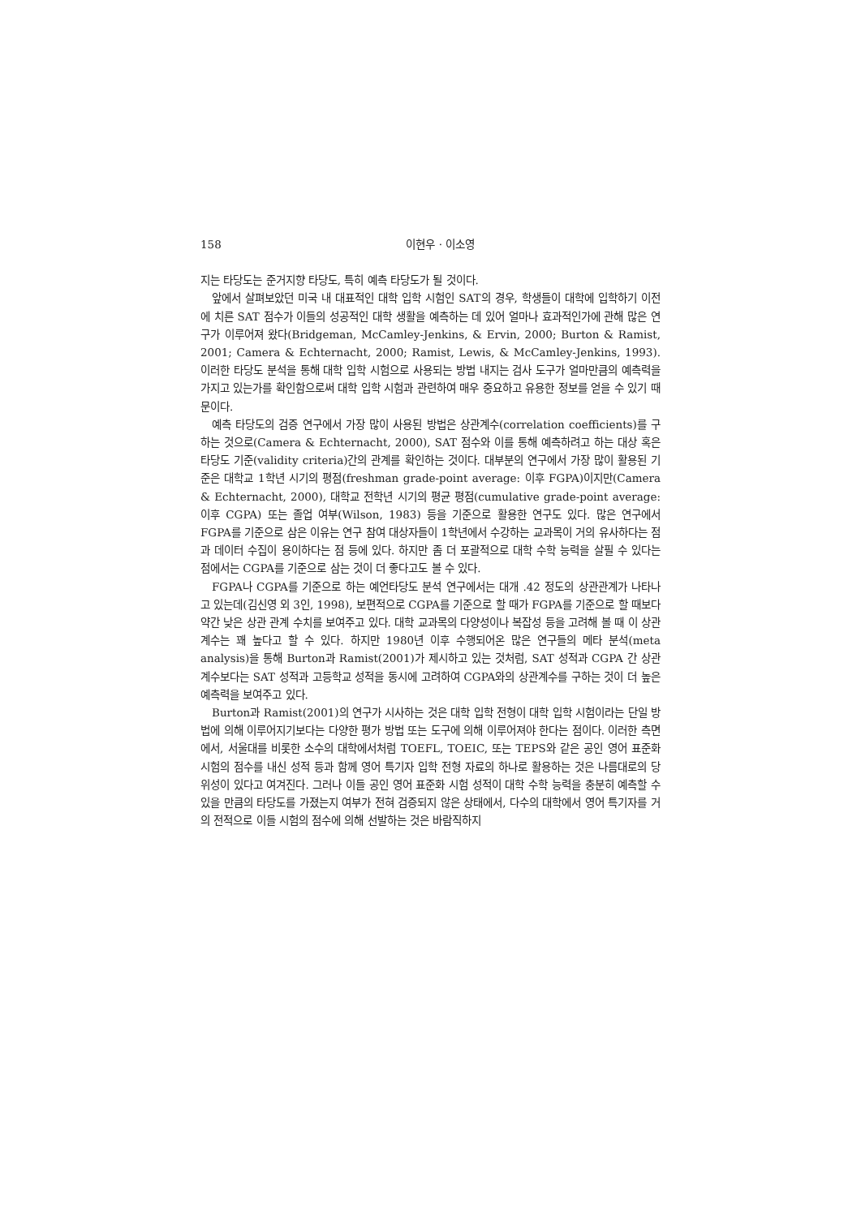158 이현우 · 이소영
지는 타당도는 준거지향 타당도, 특히 예측 타당도가 될 것이다.
앞에서 살펴보았던 미국 내 대표적인 대학 입학 시험인 SAT의 경우, 학생들이 대학에 입학하기 이전에 치른 SAT 점수가 이들의 성공적인 대학 생활을 예측하는 데 있어 얼마나 효과적인가에 관해 많은 연구가 이루어져 왔다(Bridgeman, McCamley-Jenkins, & Ervin, 2000; Burton & Ramist, 2001; Camera & Echternacht, 2000; Ramist, Lewis, & McCamley-Jenkins, 1993). 이러한 타당도 분석을 통해 대학 입학 시험으로 사용되는 방법 내지는 검사 도구가 얼마만큼의 예측력을 가지고 있는가를 확인함으로써 대학 입학 시험과 관련하여 매우 중요하고 유용한 정보를 얻을 수 있기 때문이다.
예측 타당도의 검증 연구에서 가장 많이 사용된 방법은 상관계수(correlation coefficients)를 구하는 것으로(Camera & Echternacht, 2000), SAT 점수와 이를 통해 예측하려고 하는 대상 혹은 타당도 기준(validity criteria)간의 관계를 확인하는 것이다. 대부분의 연구에서 가장 많이 활용된 기준은 대학교 1학년 시기의 평점(freshman grade-point average: 이후 FGPA)이지만(Camera & Echternacht, 2000), 대학교 전학년 시기의 평균 평점(cumulative grade-point average: 이후 CGPA) 또는 졸업 여부(Wilson, 1983) 등을 기준으로 활용한 연구도 있다. 많은 연구에서 FGPA를 기준으로 삼은 이유는 연구 참여 대상자들이 1학년에서 수강하는 교과목이 거의 유사하다는 점과 데이터 수집이 용이하다는 점 등에 있다. 하지만 좀 더 포괄적으로 대학 수학 능력을 살필 수 있다는 점에서는 CGPA를 기준으로 삼는 것이 더 좋다고도 볼 수 있다.
FGPA나 CGPA를 기준으로 하는 예언타당도 분석 연구에서는 대개 .42 정도의 상관관계가 나타나고 있는데(김신영 외 3인, 1998), 보편적으로 CGPA를 기준으로 할 때가 FGPA를 기준으로 할 때보다 약간 낮은 상관 관계 수치를 보여주고 있다. 대학 교과목의 다양성이나 복잡성 등을 고려해 볼 때 이 상관계수는 꽤 높다고 할 수 있다. 하지만 1980년 이후 수행되어온 많은 연구들의 메타 분석(meta analysis)을 통해 Burton과 Ramist(2001)가 제시하고 있는 것처럼, SAT 성적과 CGPA 간 상관계수보다는 SAT 성적과 고등학교 성적을 동시에 고려하여 CGPA와의 상관계수를 구하는 것이 더 높은 예측력을 보여주고 있다.
Burton과 Ramist(2001)의 연구가 시사하는 것은 대학 입학 전형이 대학 입학 시험이라는 단일 방법에 의해 이루어지기보다는 다양한 평가 방법 또는 도구에 의해 이루어져야 한다는 점이다. 이러한 측면에서, 서울대를 비롯한 소수의 대학에서처럼 TOEFL, TOEIC, 또는 TEPS와 같은 공인 영어 표준화 시험의 점수를 내신 성적 등과 함께 영어 특기자 입학 전형 자료의 하나로 활용하는 것은 나름대로의 당위성이 있다고 여겨진다. 그러나 이들 공인 영어 표준화 시험 성적이 대학 수학 능력을 충분히 예측할 수 있을 만큼의 타당도를 가졌는지 여부가 전혀 검증되지 않은 상태에서, 다수의 대학에서 영어 특기자를 거의 전적으로 이들 시험의 점수에 의해 선발하는 것은 바람직하지